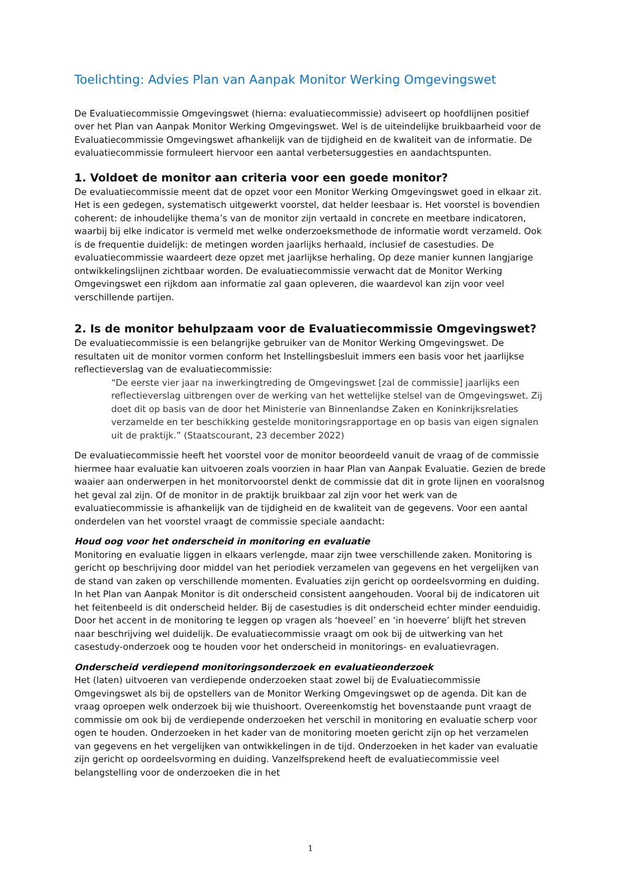Toelichting: Advies Plan van Aanpak Monitor Werking Omgevingswet
De Evaluatiecommissie Omgevingswet (hierna: evaluatiecommissie) adviseert op hoofdlijnen positief over het Plan van Aanpak Monitor Werking Omgevingswet. Wel is de uiteindelijke bruikbaarheid voor de Evaluatiecommissie Omgevingswet afhankelijk van de tijdigheid en de kwaliteit van de informatie. De evaluatiecommissie formuleert hiervoor een aantal verbetersuggesties en aandachtspunten.
1. Voldoet de monitor aan criteria voor een goede monitor?
De evaluatiecommissie meent dat de opzet voor een Monitor Werking Omgevingswet goed in elkaar zit. Het is een gedegen, systematisch uitgewerkt voorstel, dat helder leesbaar is. Het voorstel is bovendien coherent: de inhoudelijke thema’s van de monitor zijn vertaald in concrete en meetbare indicatoren, waarbij bij elke indicator is vermeld met welke onderzoeksmethode de informatie wordt verzameld. Ook is de frequentie duidelijk: de metingen worden jaarlijks herhaald, inclusief de casestudies. De evaluatiecommissie waardeert deze opzet met jaarlijkse herhaling. Op deze manier kunnen langjarige ontwikkelingslijnen zichtbaar worden. De evaluatiecommissie verwacht dat de Monitor Werking Omgevingswet een rijkdom aan informatie zal gaan opleveren, die waardevol kan zijn voor veel verschillende partijen.
2. Is de monitor behulpzaam voor de Evaluatiecommissie Omgevingswet?
De evaluatiecommissie is een belangrijke gebruiker van de Monitor Werking Omgevingswet. De resultaten uit de monitor vormen conform het Instellingsbesluit immers een basis voor het jaarlijkse reflectieverslag van de evaluatiecommissie:
“De eerste vier jaar na inwerkingtreding de Omgevingswet [zal de commissie] jaarlijks een reflectieverslag uitbrengen over de werking van het wettelijke stelsel van de Omgevingswet. Zij doet dit op basis van de door het Ministerie van Binnenlandse Zaken en Koninkrijksrelaties verzamelde en ter beschikking gestelde monitoringsrapportage en op basis van eigen signalen uit de praktijk.” (Staatscourant, 23 december 2022)
De evaluatiecommissie heeft het voorstel voor de monitor beoordeeld vanuit de vraag of de commissie hiermee haar evaluatie kan uitvoeren zoals voorzien in haar Plan van Aanpak Evaluatie. Gezien de brede waaier aan onderwerpen in het monitorvoorstel denkt de commissie dat dit in grote lijnen en vooralsnog het geval zal zijn. Of de monitor in de praktijk bruikbaar zal zijn voor het werk van de evaluatiecommissie is afhankelijk van de tijdigheid en de kwaliteit van de gegevens. Voor een aantal onderdelen van het voorstel vraagt de commissie speciale aandacht:
Houd oog voor het onderscheid in monitoring en evaluatie
Monitoring en evaluatie liggen in elkaars verlengde, maar zijn twee verschillende zaken. Monitoring is gericht op beschrijving door middel van het periodiek verzamelen van gegevens en het vergelijken van de stand van zaken op verschillende momenten. Evaluaties zijn gericht op oordeelsvorming en duiding. In het Plan van Aanpak Monitor is dit onderscheid consistent aangehouden. Vooral bij de indicatoren uit het feitenbeeld is dit onderscheid helder. Bij de casestudies is dit onderscheid echter minder eenduidig. Door het accent in de monitoring te leggen op vragen als ‘hoeveel’ en ‘in hoeverre’ blijft het streven naar beschrijving wel duidelijk. De evaluatiecommissie vraagt om ook bij de uitwerking van het casestudy-onderzoek oog te houden voor het onderscheid in monitorings- en evaluatievragen.
Onderscheid verdiepend monitoringsonderzoek en evaluatieonderzoek
Het (laten) uitvoeren van verdiepende onderzoeken staat zowel bij de Evaluatiecommissie Omgevingswet als bij de opstellers van de Monitor Werking Omgevingswet op de agenda. Dit kan de vraag oproepen welk onderzoek bij wie thuishoort. Overeenkomstig het bovenstaande punt vraagt de commissie om ook bij de verdiepende onderzoeken het verschil in monitoring en evaluatie scherp voor ogen te houden. Onderzoeken in het kader van de monitoring moeten gericht zijn op het verzamelen van gegevens en het vergelijken van ontwikkelingen in de tijd. Onderzoeken in het kader van evaluatie zijn gericht op oordeelsvorming en duiding. Vanzelfsprekend heeft de evaluatiecommissie veel belangstelling voor de onderzoeken die in het
1